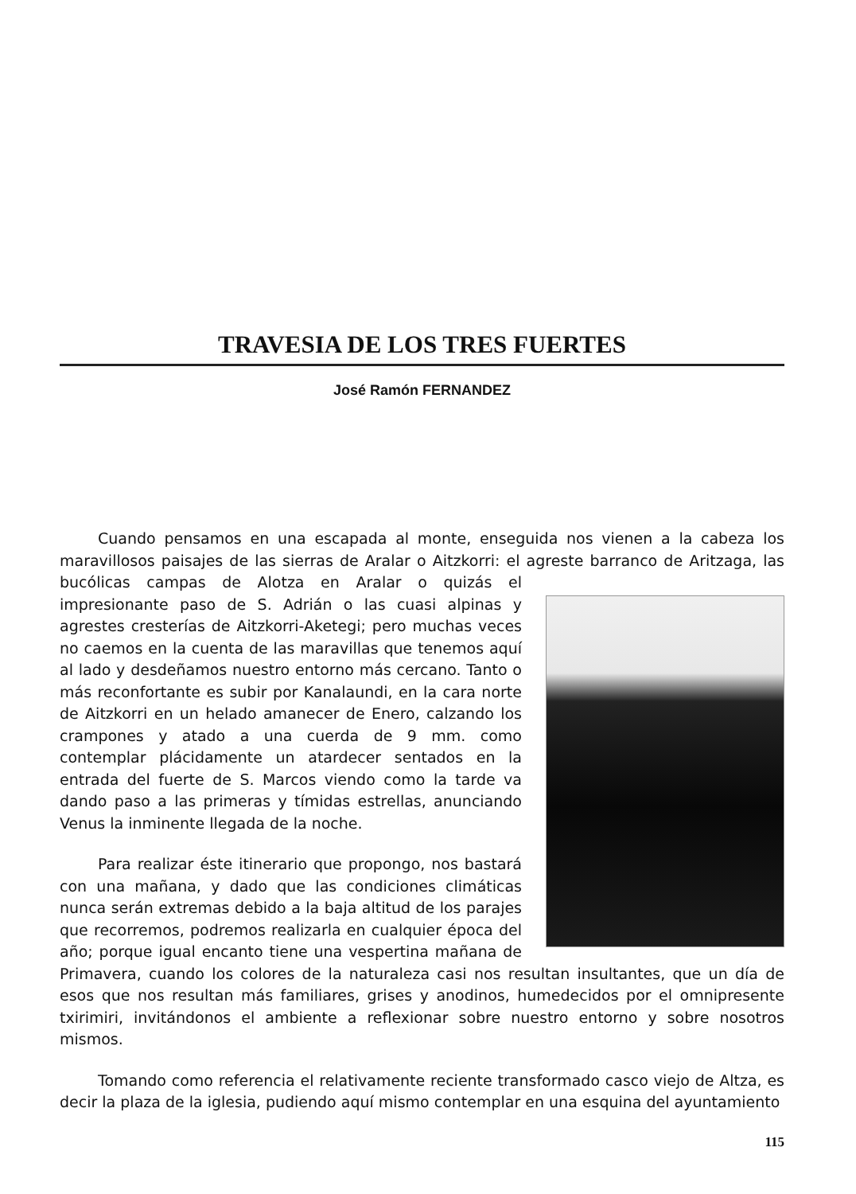TRAVESIA DE LOS TRES FUERTES
José Ramón FERNANDEZ
Cuando pensamos en una escapada al monte, enseguida nos vienen a la cabeza los maravillosos paisajes de las sierras de Aralar o Aitzkorri: el agreste barranco de Aritzaga, las bucólicas campas de Alotza en Aralar o quizás el impresionante paso de S. Adrián o las cuasi alpinas y agrestes cresterías de Aitzkorri-Aketegi; pero muchas veces no caemos en la cuenta de las maravillas que tenemos aquí al lado y desdeñamos nuestro entorno más cercano. Tanto o más reconfortante es subir por Kanalaundi, en la cara norte de Aitzkorri en un helado amanecer de Enero, calzando los crampones y atado a una cuerda de 9 mm. como contemplar plácidamente un atardecer sentados en la entrada del fuerte de S. Marcos viendo como la tarde va dando paso a las primeras y tímidas estrellas, anunciando Venus la inminente llegada de la noche.
Para realizar éste itinerario que propongo, nos bastará con una mañana, y dado que las condiciones climáticas nunca serán extremas debido a la baja altitud de los parajes que recorremos, podremos realizarla en cualquier época del año; porque igual encanto tiene una vespertina mañana de Primavera, cuando los colores de la naturaleza casi nos resultan insultantes, que un día de esos que nos resultan más familiares, grises y anodinos, humedecidos por el omnipresente txirimiri, invitándonos el ambiente a reflexionar sobre nuestro entorno y sobre nosotros mismos.
Tomando como referencia el relativamente reciente transformado casco viejo de Altza, es decir la plaza de la iglesia, pudiendo aquí mismo contemplar en una esquina del ayuntamiento
115